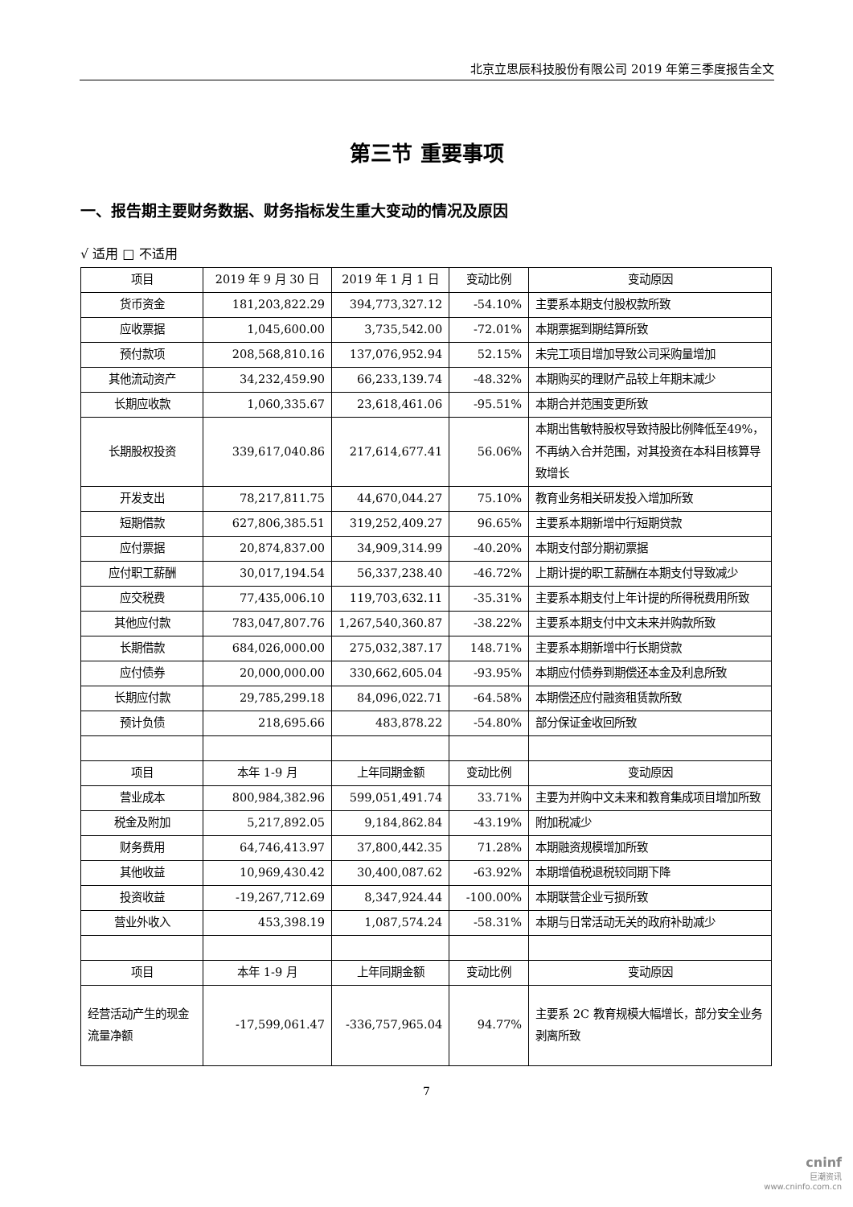北京立思辰科技股份有限公司 2019 年第三季度报告全文
第三节 重要事项
一、报告期主要财务数据、财务指标发生重大变动的情况及原因
√ 适用 □ 不适用
| 项目 | 2019 年 9 月 30 日 | 2019 年 1 月 1 日 | 变动比例 | 变动原因 |
| 货币资金 | 181,203,822.29 | 394,773,327.12 | -54.10% | 主要系本期支付股权款所致 |
| 应收票据 | 1,045,600.00 | 3,735,542.00 | -72.01% | 本期票据到期结算所致 |
| 预付款项 | 208,568,810.16 | 137,076,952.94 | 52.15% | 未完工项目增加导致公司采购量增加 |
| 其他流动资产 | 34,232,459.90 | 66,233,139.74 | -48.32% | 本期购买的理财产品较上年期末减少 |
| 长期应收款 | 1,060,335.67 | 23,618,461.06 | -95.51% | 本期合并范围变更所致 |
| 长期股权投资 | 339,617,040.86 | 217,614,677.41 | 56.06% | 本期出售敏特股权导致持股比例降低至49%，不再纳入合并范围，对其投资在本科目核算导致增长 |
| 开发支出 | 78,217,811.75 | 44,670,044.27 | 75.10% | 教育业务相关研发投入增加所致 |
| 短期借款 | 627,806,385.51 | 319,252,409.27 | 96.65% | 主要系本期新增中行短期贷款 |
| 应付票据 | 20,874,837.00 | 34,909,314.99 | -40.20% | 本期支付部分期初票据 |
| 应付职工薪酬 | 30,017,194.54 | 56,337,238.40 | -46.72% | 上期计提的职工薪酬在本期支付导致减少 |
| 应交税费 | 77,435,006.10 | 119,703,632.11 | -35.31% | 主要系本期支付上年计提的所得税费用所致 |
| 其他应付款 | 783,047,807.76 | 1,267,540,360.87 | -38.22% | 主要系本期支付中文未来并购款所致 |
| 长期借款 | 684,026,000.00 | 275,032,387.17 | 148.71% | 主要系本期新增中行长期贷款 |
| 应付债券 | 20,000,000.00 | 330,662,605.04 | -93.95% | 本期应付债券到期偿还本金及利息所致 |
| 长期应付款 | 29,785,299.18 | 84,096,022.71 | -64.58% | 本期偿还应付融资租赁款所致 |
| 预计负债 | 218,695.66 | 483,878.22 | -54.80% | 部分保证金收回所致 |
| 项目 | 本年 1-9 月 | 上年同期金额 | 变动比例 | 变动原因 |
| 营业成本 | 800,984,382.96 | 599,051,491.74 | 33.71% | 主要为并购中文未来和教育集成项目增加所致 |
| 税金及附加 | 5,217,892.05 | 9,184,862.84 | -43.19% | 附加税减少 |
| 财务费用 | 64,746,413.97 | 37,800,442.35 | 71.28% | 本期融资规模增加所致 |
| 其他收益 | 10,969,430.42 | 30,400,087.62 | -63.92% | 本期增值税退税较同期下降 |
| 投资收益 | -19,267,712.69 | 8,347,924.44 | -100.00% | 本期联营企业亏损所致 |
| 营业外收入 | 453,398.19 | 1,087,574.24 | -58.31% | 本期与日常活动无关的政府补助减少 |
| 项目 | 本年 1-9 月 | 上年同期金额 | 变动比例 | 变动原因 |
| 经营活动产生的现金流量净额 | -17,599,061.47 | -336,757,965.04 | 94.77% | 主要系 2C 教育规模大幅增长，部分安全业务剥离所致 |
7
cninf
巨潮资讯
www.cninfo.com.cn